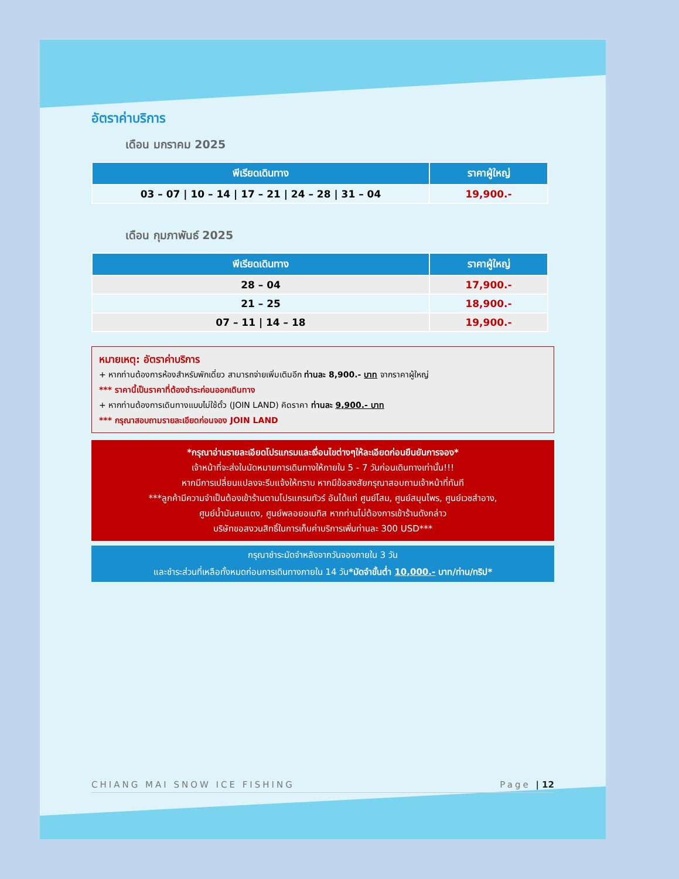อัตราค่าบริการ
เดือน มกราคม 2025
| พีเรียดเดินทาง | ราคาผู้ใหญ่ |
| --- | --- |
| 03 – 07 / 10 – 14 / 17 – 21 / 24 – 28 / 31 – 04 | 19,900.- |
เดือน กุมภาพันธ์ 2025
| พีเรียดเดินทาง | ราคาผู้ใหญ่ |
| --- | --- |
| 28 – 04 | 17,900.- |
| 21 – 25 | 18,900.- |
| 07 – 11 / 14 – 18 | 19,900.- |
หมายเหตุ: อัตราค่าบริการ
+ หากท่านต้องการห้องสำหรับพักเดี่ยว สามารถจ่ายเพิ่มเติมอีก ท่านละ 8,900.- บาท จากราคาผู้ใหญ่
*** ราคานี้เป็นราคาที่ต้องชำระก่อนออกเดินทาง
+ หากท่านต้องการเดินทางแบบไม่ใช้ตั๋ว (JOIN LAND) คิดราคา ท่านละ 9,900.- บาท
*** กรุณาสอบถามรายละเอียดก่อนจอง JOIN LAND
*กรุณาอ่านรายละเอียดโปรแกรมและเงื่อนไขต่างๆให้ละเอียดก่อนยืนยันการจอง*
เจ้าหน้าที่จะส่งใบนัดหมายการเดินทางให้ภายใน 5 - 7 วันก่อนเดินทางเท่านั้น!!!
หากมีการเปลี่ยนแปลงจะรีบแจ้งให้ทราบ หากมีข้อสงสัยกรุณาสอบถามเจ้าหน้าที่ทันที
***ลูกค้ามีความจำเป็นต้องเข้าร้านตามโปรแกรมทัวร์ อันได้แก่ ศูนย์โสม, ศูนย์สมุนไพร, ศูนย์เวชสำอาง,
ศูนย์น้ำมันสนแดง, ศูนย์พลอยอเมทิส หากท่านไม่ต้องการเข้าร้านดังกล่าว
บริษัทขอสงวนสิทธิ์ในการเก็บค่าบริการเพิ่มท่านละ 300 USD***
กรุณาชำระมัดจำหลังจากวันจองภายใน 3 วัน
และชำระส่วนที่เหลือทั้งหมดก่อนการเดินทางภายใน 14 วัน*มัดจำขั้นต่ำ 10,000.- บาท/ท่าน/ทริป*
CHIANG MAI SNOW ICE FISHING Page | 12